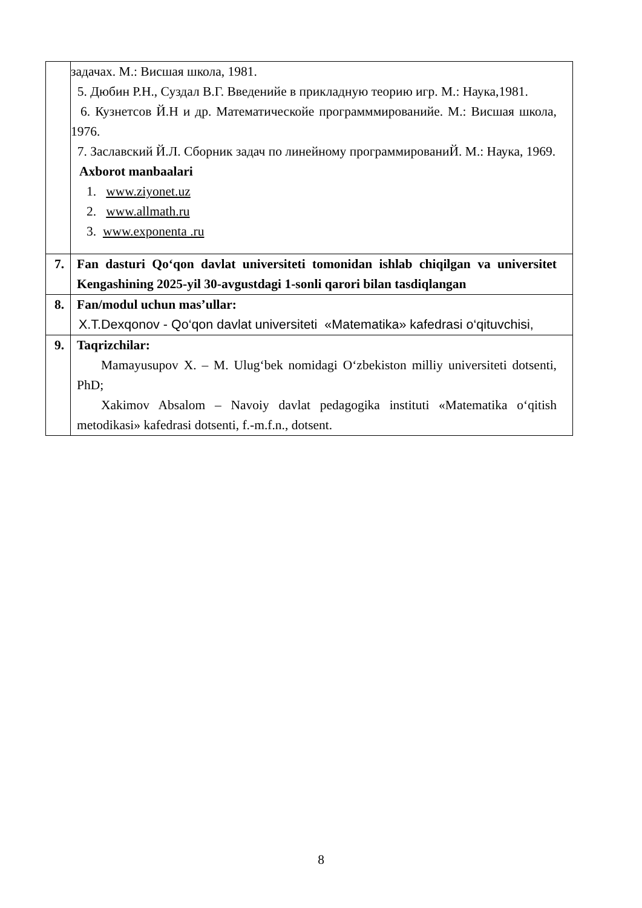| | задачах. М.: Висшая школа, 1981. 5. Дюбин Р.Н., Суздал В.Г. Введенийе в прикладную теорию игр. М.: Наука,1981. 6. Кузнетсов Й.Н и др. Математическойе программмированийе. М.: Висшая школа, 1976. 7. Заславский Й.Л. Сборник задач по линейному программированиЙ. М.: Наука, 1969. Axborot manbaalari 1. www.ziyonet.uz 2. www.allmath.ru 3. www.exponenta .ru |
| 7. | Fan dasturi Qo‘qon davlat universiteti tomonidan ishlab chiqilgan va universitet Kengashining 2025-yil 30-avgustdagi 1-sonli qarori bilan tasdiqlangan |
| 8. | Fan/modul uchun mas’ullar: X.T.Dexqonov - Qo‘qon davlat universiteti «Matematika» kafedrasi o‘qituvchisi, |
| 9. | Taqrizchilar: Mamayusupov X. – M. Ulug‘bek nomidagi O‘zbekiston milliy universiteti dotsenti, PhD; Xakimov Absalom – Navoiy davlat pedagogika instituti «Matematika o‘qitish metodikasi» kafedrasi dotsenti, f.-m.f.n., dotsent. |
8